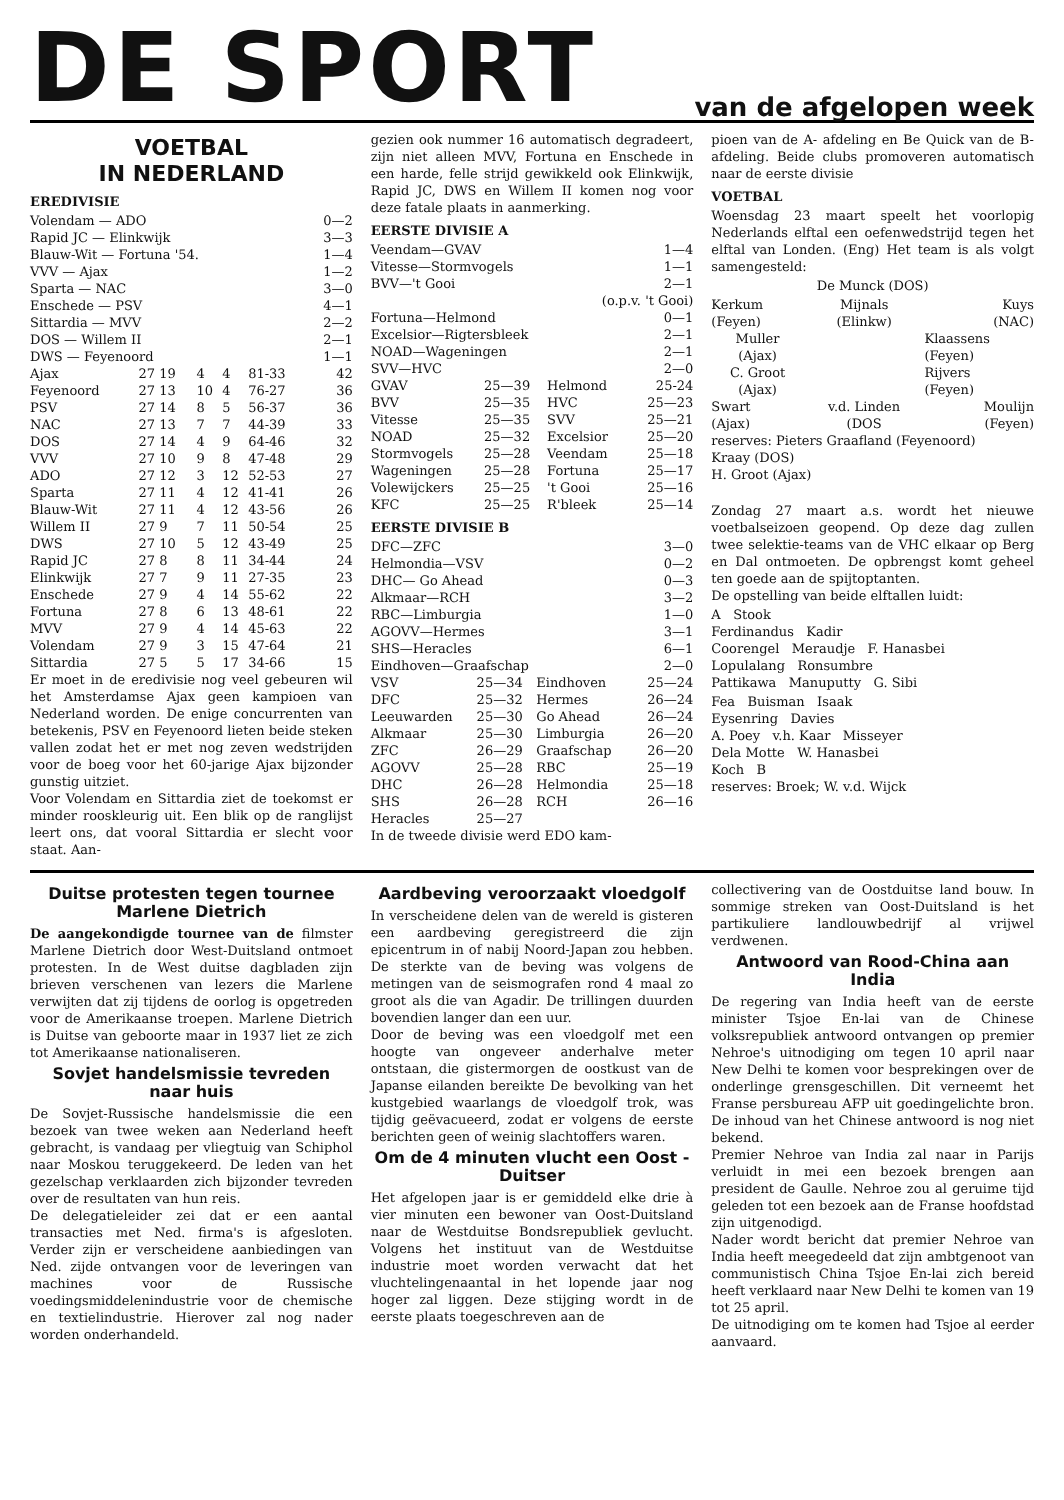DE SPORT
van de afgelopen week
VOETBAL
IN NEDERLAND
EREDIVISIE
| Volendam — ADO | | | | | 0—2 |
| Rapid JC — Elinkwijk | | | | | 3—3 |
| Blauw-Wit — Fortuna '54. | | | | | 1—4 |
| VVV — Ajax | | | | | 1—2 |
| Sparta — NAC | | | | | 3—0 |
| Enschede — PSV | | | | | 4—1 |
| Sittardia — MVV | | | | | 2—2 |
| DOS — Willem II | | | | | 2—1 |
| DWS — Feyenoord | | | | | 1—1 |
| Ajax | 27 19 | 4 | 4 | 81-33 | 42 |
| Feyenoord | 27 13 | 10 | 4 | 76-27 | 36 |
| PSV | 27 14 | 8 | 5 | 56-37 | 36 |
| NAC | 27 13 | 7 | 7 | 44-39 | 33 |
| DOS | 27 14 | 4 | 9 | 64-46 | 32 |
| VVV | 27 10 | 9 | 8 | 47-48 | 29 |
| ADO | 27 12 | 3 | 12 | 52-53 | 27 |
| Sparta | 27 11 | 4 | 12 | 41-41 | 26 |
| Blauw-Wit | 27 11 | 4 | 12 | 43-56 | 26 |
| Willem II | 27 9 | 7 | 11 | 50-54 | 25 |
| DWS | 27 10 | 5 | 12 | 43-49 | 25 |
| Rapid JC | 27 8 | 8 | 11 | 34-44 | 24 |
| Elinkwijk | 27 7 | 9 | 11 | 27-35 | 23 |
| Enschede | 27 9 | 4 | 14 | 55-62 | 22 |
| Fortuna | 27 8 | 6 | 13 | 48-61 | 22 |
| MVV | 27 9 | 4 | 14 | 45-63 | 22 |
| Volendam | 27 9 | 3 | 15 | 47-64 | 21 |
| Sittardia | 27 5 | 5 | 17 | 34-66 | 15 |
Er moet in de eredivisie nog veel gebeuren wil het Amsterdamse Ajax geen kampioen van Nederland worden. De enige concurrenten van betekenis, PSV en Feyenoord lieten beide steken vallen zodat het er met nog zeven wedstrijden voor de boeg voor het 60-jarige Ajax bijzonder gunstig uitziet.
Voor Volendam en Sittardia ziet de toekomst er minder rooskleurig uit. Een blik op de ranglijst leert ons, dat vooral Sittardia er slecht voor staat. Aan-
gezien ook nummer 16 automatisch degradeert, zijn niet alleen MVV, Fortuna en Enschede in een harde, felle strijd gewikkeld ook Elinkwijk, Rapid JC, DWS en Willem II komen nog voor deze fatale plaats in aanmerking.
EERSTE DIVISIE A
| Veendam—GVAV | | | 1—4 |
| Vitesse—Stormvogels | | | 1—1 |
| BVV—'t Gooi | | | 2—1 |
| (o.p.v. 't Gooi) | | | |
| Fortuna—Helmond | | | 0—1 |
| Excelsior—Rigtersbleek | | | 2—1 |
| NOAD—Wageningen | | | 2—1 |
| SVV—HVC | | | 2—0 |
| GVAV | 25—39 | Helmond | 25-24 |
| BVV | 25—35 | HVC | 25—23 |
| Vitesse | 25—35 | SVV | 25—21 |
| NOAD | 25—32 | Excelsior | 25—20 |
| Stormvogels | 25—28 | Veendam | 25—18 |
| Wageningen | 25—28 | Fortuna | 25—17 |
| Volewijckers | 25—25 | 't Gooi | 25—16 |
| KFC | 25—25 | R'bleek | 25—14 |
EERSTE DIVISIE B
| DFC—ZFC | | | 3—0 |
| Helmondia—VSV | | | 0—2 |
| DHC— Go Ahead | | | 0—3 |
| Alkmaar—RCH | | | 3—2 |
| RBC—Limburgia | | | 1—0 |
| AGOVV—Hermes | | | 3—1 |
| SHS—Heracles | | | 6—1 |
| Eindhoven—Graafschap | | | 2—0 |
| VSV | 25—34 | Eindhoven | 25—24 |
| DFC | 25—32 | Hermes | 26—24 |
| Leeuwarden | 25—30 | Go Ahead | 26—24 |
| Alkmaar | 25—30 | Limburgia | 26—20 |
| ZFC | 26—29 | Graafschap | 26—20 |
| AGOVV | 25—28 | RBC | 25—19 |
| DHC | 26—28 | Helmondia | 25—18 |
| SHS | 26—28 | RCH | 26—16 |
| Heracles | 25—27 | | |
In de tweede divisie werd EDO kam-
pioen van de A- afdeling en Be Quick van de B- afdeling. Beide clubs promoveren automatisch naar de eerste divisie
VOETBAL
Woensdag 23 maart speelt het voorlopig Nederlands elftal een oefenwedstrijd tegen het elftal van Londen. (Eng) Het team is als volgt samengesteld:
De Munck (DOS)
| Kerkum (Feyen) | Mijnals (Elinkw) | Kuys (NAC) |
| Muller (Ajax) C. Groot (Ajax) | | Klaassens (Feyen) Rijvers (Feyen) |
| Swart (Ajax) | v.d. Linden (DOS | Moulijn (Feyen) |
reserves: Pieters Graafland (Feyenoord)
Kraay (DOS)
H. Groot (Ajax)
Zondag 27 maart a.s. wordt het nieuwe voetbalseizoen geopend. Op deze dag zullen twee selektie-teams van de VHC elkaar op Berg en Dal ontmoeten. De opbrengst komt geheel ten goede aan de spijtoptanten.
De opstelling van beide elftallen luidt:
A Stook
Ferdinandus Kadir
Coorengel Meraudje F. Hanasbei
Lopulalang Ronsumbre
Pattikawa Manuputty G. Sibi
Fea Buisman Isaak
Eysenring Davies
A. Poey v.h. Kaar Misseyer
Dela Motte W. Hanasbei
Koch B
reserves: Broek; W. v.d. Wijck
Duitse protesten tegen tournee Marlene Dietrich
De aangekondigde tournee van de filmster Marlene Dietrich door West-Duitsland ontmoet protesten. In de West duitse dagbladen zijn brieven verschenen van lezers die Marlene verwijten dat zij tijdens de oorlog is opgetreden voor de Amerikaanse troepen. Marlene Dietrich is Duitse van geboorte maar in 1937 liet ze zich tot Amerikaanse nationaliseren.
Sovjet handelsmissie tevreden naar huis
De Sovjet-Russische handelsmissie die een bezoek van twee weken aan Nederland heeft gebracht, is vandaag per vliegtuig van Schiphol naar Moskou teruggekeerd. De leden van het gezelschap verklaarden zich bijzonder tevreden over de resultaten van hun reis.
De delegatieleider zei dat er een aantal transacties met Ned. firma's is afgesloten. Verder zijn er verscheidene aanbiedingen van Ned. zijde ontvangen voor de leveringen van machines voor de Russische voedingsmiddelenindustrie voor de chemische en textielindustrie. Hierover zal nog nader worden onderhandeld.
Aardbeving veroorzaakt vloedgolf
In verscheidene delen van de wereld is gisteren een aardbeving geregistreerd die zijn epicentrum in of nabij Noord-Japan zou hebben. De sterkte van de beving was volgens de metingen van de seismografen rond 4 maal zo groot als die van Agadir. De trillingen duurden bovendien langer dan een uur.
Door de beving was een vloedgolf met een hoogte van ongeveer anderhalve meter ontstaan, die gistermorgen de oostkust van de Japanse eilanden bereikte De bevolking van het kustgebied waarlangs de vloedgolf trok, was tijdig geëvacueerd, zodat er volgens de eerste berichten geen of weinig slachtoffers waren.
Om de 4 minuten vlucht een Oost - Duitser
Het afgelopen jaar is er gemiddeld elke drie à vier minuten een bewoner van Oost-Duitsland naar de Westduitse Bondsrepubliek gevlucht. Volgens het instituut van de Westduitse industrie moet worden verwacht dat het vluchtelingenaantal in het lopende jaar nog hoger zal liggen. Deze stijging wordt in de eerste plaats toegeschreven aan de
collectivering van de Oostduitse land bouw. In sommige streken van Oost-Duitsland is het partikuliere landlouwbedrijf al vrijwel verdwenen.
Antwoord van Rood-China aan India
De regering van India heeft van de eerste minister Tsjoe En-lai van de Chinese volksrepubliek antwoord ontvangen op premier Nehroe's uitnodiging om tegen 10 april naar New Delhi te komen voor besprekingen over de onderlinge grensgeschillen. Dit verneemt het Franse persbureau AFP uit goedingelichte bron. De inhoud van het Chinese antwoord is nog niet bekend.
Premier Nehroe van India zal naar in Parijs verluidt in mei een bezoek brengen aan president de Gaulle. Nehroe zou al geruime tijd geleden tot een bezoek aan de Franse hoofdstad zijn uitgenodigd.
Nader wordt bericht dat premier Nehroe van India heeft meegedeeld dat zijn ambtgenoot van communistisch China Tsjoe En-lai zich bereid heeft verklaard naar New Delhi te komen van 19 tot 25 april.
De uitnodiging om te komen had Tsjoe al eerder aanvaard.